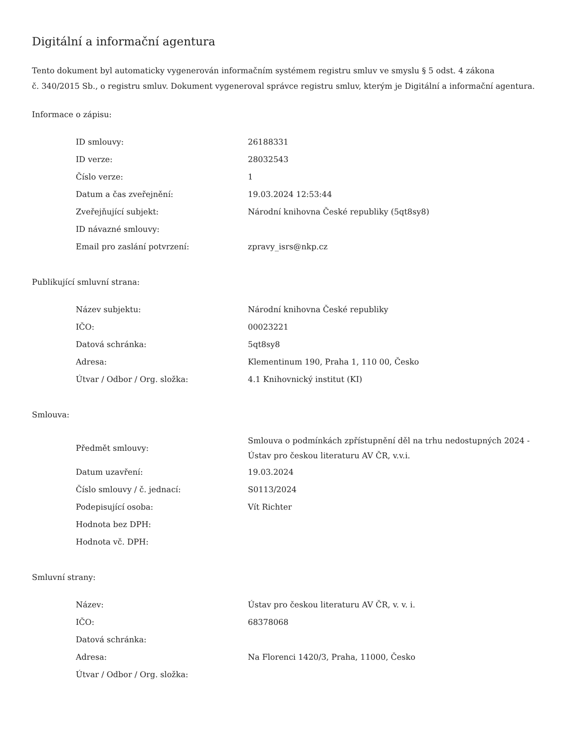Digitální a informační agentura
Tento dokument byl automaticky vygenerován informačním systémem registru smluv ve smyslu § 5 odst. 4 zákona
č. 340/2015 Sb., o registru smluv. Dokument vygeneroval správce registru smluv, kterým je Digitální a informační agentura.
Informace o zápisu:
| ID smlouvy: | 26188331 |
| ID verze: | 28032543 |
| Číslo verze: | 1 |
| Datum a čas zveřejnění: | 19.03.2024 12:53:44 |
| Zveřejňující subjekt: | Národní knihovna České republiky (5qt8sy8) |
| ID návazné smlouvy: | |
| Email pro zaslání potvrzení: | zpravy_isrs@nkp.cz |
Publikující smluvní strana:
| Název subjektu: | Národní knihovna České republiky |
| IČO: | 00023221 |
| Datová schránka: | 5qt8sy8 |
| Adresa: | Klementinum 190, Praha 1, 110 00, Česko |
| Útvar / Odbor / Org. složka: | 4.1 Knihovnický institut (KI) |
Smlouva:
| Předmět smlouvy: | Smlouva o podmínkách zpřístupnění děl na trhu nedostupných 2024 - Ústav pro českou literaturu AV ČR, v.v.i. |
| Datum uzavření: | 19.03.2024 |
| Číslo smlouvy / č. jednací: | S0113/2024 |
| Podepisující osoba: | Vít Richter |
| Hodnota bez DPH: | |
| Hodnota vč. DPH: | |
Smluvní strany:
| Název: | Ústav pro českou literaturu AV ČR, v. v. i. |
| IČO: | 68378068 |
| Datová schránka: | |
| Adresa: | Na Florenci 1420/3, Praha, 11000, Česko |
| Útvar / Odbor / Org. složka: | |